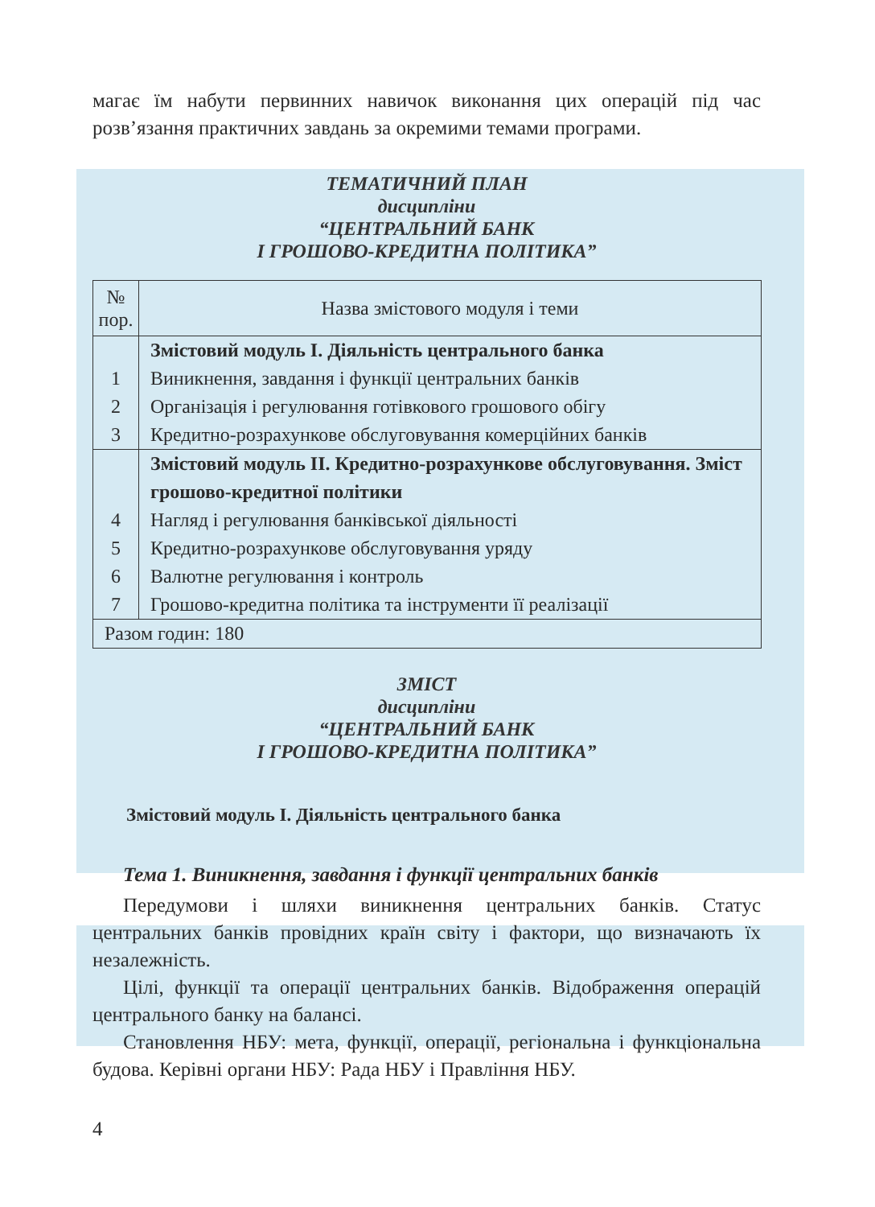магає їм набути первинних навичок виконання цих операцій під час розв’язання практичних завдань за окремими темами програми.
ТЕМАТИЧНИЙ ПЛАН
дисципліни
“ЦЕНТРАЛЬНИЙ БАНК
І ГРОШОВО-КРЕДИТНА ПОЛІТИКА”
| № пор. | Назва змістового модуля і теми |
| 1 2 3 | Змістовий модуль І. Діяльність центрального банка Виникнення, завдання і функції центральних банків Організація і регулювання готівкового грошового обігу Кредитно-розрахункове обслуговування комерційних банків |
| 4 5 6 7 | Змістовий модуль ІІ. Кредитно-розрахункове обслуговування. Зміст грошово-кредитної політики Нагляд і регулювання банківської діяльності Кредитно-розрахункове обслуговування уряду Валютне регулювання і контроль Грошово-кредитна політика та інструменти її реалізації |
| Разом годин: 180 | |
ЗМІСТ
дисципліни
“ЦЕНТРАЛЬНИЙ БАНК
І ГРОШОВО-КРЕДИТНА ПОЛІТИКА”
Змістовий модуль І. Діяльність центрального банка
Тема 1. Виникнення, завдання і функції центральних банків
Передумови і шляхи виникнення центральних банків. Статус центральних банків провідних країн світу і фактори, що визначають їх незалежність.
Цілі, функції та операції центральних банків. Відображення операцій центрального банку на балансі.
Становлення НБУ: мета, функції, операції, регіональна і функціональна будова. Керівні органи НБУ: Рада НБУ і Правління НБУ.
4